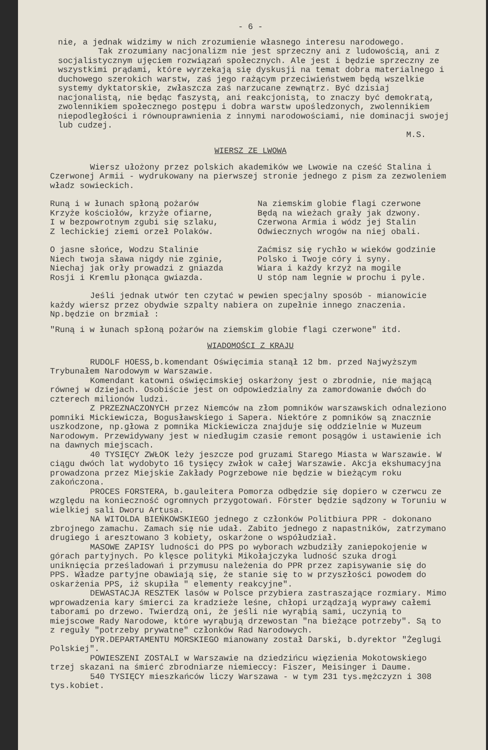- 6 -
nie, a jednak widzimy w nich zrozumienie własnego interesu narodowego.
Tak zrozumiany nacjonalizm nie jest sprzeczny ani z ludowością, ani z socjalistycznym ujęciem rozwiązań społecznych. Ale jest i będzie sprzeczny ze wszystkimi prądami, które wyrzekają się dyskusji na temat dobra materialnego i duchowego szerokich warstw, zaś jego rażącym przeciwieństwem będą wszelkie systemy dyktatorskie, zwłaszcza zaś narzucane zewnątrz. Być dzisiaj nacjonalistą, nie będąc faszystą, ani reakcjonistą, to znaczy być demokratą, zwolennikiem społecznego postępu i dobra warstw upośledzonych, zwolennikiem niepodległości i równouprawnienia z innymi narodowościami, nie dominacji swojej lub cudzej.
M.S.
WIERSZ ZE LWOWA
Wiersz ułożony przez polskich akademików we Lwowie na cześć Stalina i Czerwonej Armii - wydrukowany na pierwszej stronie jednego z pism za zezwoleniem władz sowieckich.
Runą i w łunach spłoną pożarów
Krzyże kościołów, krzyże ofiarne,
I w bezpowrotnym zgubi się szlaku,
Z lechickiej ziemi orzeł Polaków.
Na ziemskim globie flagi czerwone
Będą na wieżach grały jak dzwony.
Czerwona Armia i wódz jej Stalin
Odwiecznych wrogów na niej obali.
O jasne słońce, Wodzu Stalinie
Niech twoja sława nigdy nie zginie,
Niechaj jak orły prowadzi z gniazda
Rosji i Kremlu płonąca gwiazda.
Zaćmisz się rychło w wieków godzinie
Polsko i Twoje córy i syny.
Wiara i każdy krzyż na mogile
U stóp nam legnie w prochu i pyle.
Jeśli jednak utwór ten czytać w pewien specjalny sposób - mianowicie każdy wiersz przez obydwie szpalty nabiera on zupełnie innego znaczenia. Np.będzie on brzmiał :
"Runą i w łunach spłoną pożarów na ziemskim globie flagi czerwone" itd.
WIADOMOŚCI Z KRAJU
RUDOLF HOESS,b.komendant Oświęcimia stanął 12 bm. przed Najwyższym Trybunałem Narodowym w Warszawie.
Komendant katowni oświęcimskiej oskarżony jest o zbrodnie, nie mającą równej w dziejach. Osobiście jest on odpowiedzialny za zamordowanie dwóch do czterech milionów ludzi.
Z PRZEZNACZONYCH przez Niemców na złom pomników warszawskich odnaleziono pomniki Mickiewicza, Bogusławskiego i Sapera. Niektóre z pomników są znacznie uszkodzone, np.głowa z pomnika Mickiewicza znajduje się oddzielnie w Muzeum Narodowym. Przewidywany jest w niedługim czasie remont posągów i ustawienie ich na dawnych miejscach.
40 TYSIĘCY ZWŁOK leży jeszcze pod gruzami Starego Miasta w Warszawie. W ciągu dwóch lat wydobyto 16 tysięcy zwłok w całej Warszawie. Akcja ekshumacyjna prowadzona przez Miejskie Zakłady Pogrzebowe nie będzie w bieżącym roku zakończona.
PROCES FORSTERA, b.gauleitera Pomorza odbędzie się dopiero w czerwcu ze względu na konieczność ogromnych przygotowań. Förster będzie sądzony w Toruniu w wielkiej sali Dworu Artusa.
NA WITOLDA BIEŃKOWSKIEGO jednego z członków Politbiura PPR - dokonano zbrojnego zamachu. Zamach się nie udał. Zabito jednego z napastników, zatrzymano drugiego i aresztowano 3 kobiety, oskarżone o współudział.
MASOWE ZAPISY ludności do PPS po wyborach wzbudziły zaniepokojenie w górach partyjnych. Po klęsce polityki Mikołajczyka ludność szuka drogi uniknięcia prześladowań i przymusu należenia do PPR przez zapisywanie się do PPS. Władze partyjne obawiają się, że stanie się to w przyszłości powodem do oskarżenia PPS, iż skupiła " elementy reakcyjne".
DEWASTACJA RESZTEK lasów w Polsce przybiera zastraszające rozmiary. Mimo wprowadzenia kary śmierci za kradzieże leśne, chłopi urządzają wyprawy całemi taborami po drzewo. Twierdzą oni, że jeśli nie wyrąbią sami, uczynią to miejscowe Rady Narodowe, które wyrąbują drzewostan "na bieżące potrzeby". Są to z reguły "potrzeby prywatne" członków Rad Narodowych.
DYR.DEPARTAMENTU MORSKIEGO mianowany został Darski, b.dyrektor "Żeglugi Polskiej".
POWIESZENI ZOSTALI w Warszawie na dziedzińcu więzienia Mokotowskiego trzej skazani na śmierć zbrodniarze niemieccy: Fiszer, Meisinger i Daume.
540 TYSIĘCY mieszkańców liczy Warszawa - w tym 231 tys.mężczyzn i 308 tys.kobiet.